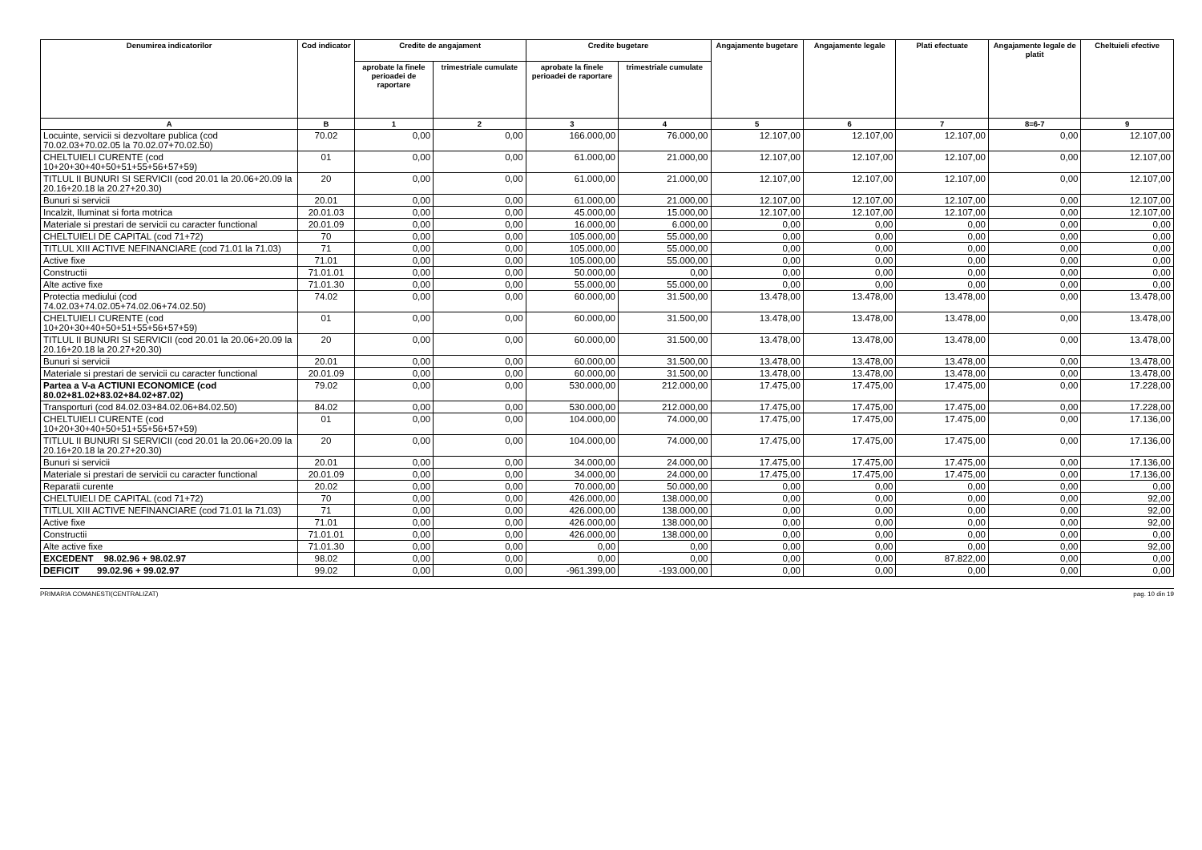| Denumirea indicatorilor | Cod indicator | Credite de angajament | | Credite bugetare | | Angajamente bugetare | Angajamente legale | Plati efectuate | Angajamente legale de platit | Cheltuieli efective |
| --- | --- | --- | --- | --- | --- | --- | --- | --- | --- | --- |
| | | aprobate la finele perioadei de raportare | trimestriale cumulate | aprobate la finele perioadei de raportare | trimestriale cumulate | | | | | |
| A | B | 1 | 2 | 3 | 4 | 5 | 6 | 7 | 8=6-7 | 9 |
| Locuinte, servicii si dezvoltare publica (cod 70.02.03+70.02.05 la 70.02.07+70.02.50) | 70.02 | 0,00 | 0,00 | 166.000,00 | 76.000,00 | 12.107,00 | 12.107,00 | 12.107,00 | 0,00 | 12.107,00 |
| CHELTUIELI CURENTE (cod 10+20+30+40+50+51+55+56+57+59) | 01 | 0,00 | 0,00 | 61.000,00 | 21.000,00 | 12.107,00 | 12.107,00 | 12.107,00 | 0,00 | 12.107,00 |
| TITLUL II BUNURI SI SERVICII (cod 20.01 la 20.06+20.09 la 20.16+20.18 la 20.27+20.30) | 20 | 0,00 | 0,00 | 61.000,00 | 21.000,00 | 12.107,00 | 12.107,00 | 12.107,00 | 0,00 | 12.107,00 |
| Bunuri si servicii | 20.01 | 0,00 | 0,00 | 61.000,00 | 21.000,00 | 12.107,00 | 12.107,00 | 12.107,00 | 0,00 | 12.107,00 |
| Incalzit, Iluminat si forta motrica | 20.01.03 | 0,00 | 0,00 | 45.000,00 | 15.000,00 | 12.107,00 | 12.107,00 | 12.107,00 | 0,00 | 12.107,00 |
| Materiale si prestari de servicii cu caracter functional | 20.01.09 | 0,00 | 0,00 | 16.000,00 | 6.000,00 | 0,00 | 0,00 | 0,00 | 0,00 | 0,00 |
| CHELTUIELI DE CAPITAL (cod 71+72) | 70 | 0,00 | 0,00 | 105.000,00 | 55.000,00 | 0,00 | 0,00 | 0,00 | 0,00 | 0,00 |
| TITLUL XIII ACTIVE NEFINANCIARE (cod 71.01 la 71.03) | 71 | 0,00 | 0,00 | 105.000,00 | 55.000,00 | 0,00 | 0,00 | 0,00 | 0,00 | 0,00 |
| Active fixe | 71.01 | 0,00 | 0,00 | 105.000,00 | 55.000,00 | 0,00 | 0,00 | 0,00 | 0,00 | 0,00 |
| Constructii | 71.01.01 | 0,00 | 0,00 | 50.000,00 | 0,00 | 0,00 | 0,00 | 0,00 | 0,00 | 0,00 |
| Alte active fixe | 71.01.30 | 0,00 | 0,00 | 55.000,00 | 55.000,00 | 0,00 | 0,00 | 0,00 | 0,00 | 0,00 |
| Protectia mediului (cod 74.02.03+74.02.05+74.02.06+74.02.50) | 74.02 | 0,00 | 0,00 | 60.000,00 | 31.500,00 | 13.478,00 | 13.478,00 | 13.478,00 | 0,00 | 13.478,00 |
| CHELTUIELI CURENTE (cod 10+20+30+40+50+51+55+56+57+59) | 01 | 0,00 | 0,00 | 60.000,00 | 31.500,00 | 13.478,00 | 13.478,00 | 13.478,00 | 0,00 | 13.478,00 |
| TITLUL II BUNURI SI SERVICII (cod 20.01 la 20.06+20.09 la 20.16+20.18 la 20.27+20.30) | 20 | 0,00 | 0,00 | 60.000,00 | 31.500,00 | 13.478,00 | 13.478,00 | 13.478,00 | 0,00 | 13.478,00 |
| Bunuri si servicii | 20.01 | 0,00 | 0,00 | 60.000,00 | 31.500,00 | 13.478,00 | 13.478,00 | 13.478,00 | 0,00 | 13.478,00 |
| Materiale si prestari de servicii cu caracter functional | 20.01.09 | 0,00 | 0,00 | 60.000,00 | 31.500,00 | 13.478,00 | 13.478,00 | 13.478,00 | 0,00 | 13.478,00 |
| Partea a V-a ACTIUNI ECONOMICE (cod 80.02+81.02+83.02+84.02+87.02) | 79.02 | 0,00 | 0,00 | 530.000,00 | 212.000,00 | 17.475,00 | 17.475,00 | 17.475,00 | 0,00 | 17.228,00 |
| Transporturi (cod 84.02.03+84.02.06+84.02.50) | 84.02 | 0,00 | 0,00 | 530.000,00 | 212.000,00 | 17.475,00 | 17.475,00 | 17.475,00 | 0,00 | 17.228,00 |
| CHELTUIELI CURENTE (cod 10+20+30+40+50+51+55+56+57+59) | 01 | 0,00 | 0,00 | 104.000,00 | 74.000,00 | 17.475,00 | 17.475,00 | 17.475,00 | 0,00 | 17.136,00 |
| TITLUL II BUNURI SI SERVICII (cod 20.01 la 20.06+20.09 la 20.16+20.18 la 20.27+20.30) | 20 | 0,00 | 0,00 | 104.000,00 | 74.000,00 | 17.475,00 | 17.475,00 | 17.475,00 | 0,00 | 17.136,00 |
| Bunuri si servicii | 20.01 | 0,00 | 0,00 | 34.000,00 | 24.000,00 | 17.475,00 | 17.475,00 | 17.475,00 | 0,00 | 17.136,00 |
| Materiale si prestari de servicii cu caracter functional | 20.01.09 | 0,00 | 0,00 | 34.000,00 | 24.000,00 | 17.475,00 | 17.475,00 | 17.475,00 | 0,00 | 17.136,00 |
| Reparatii curente | 20.02 | 0,00 | 0,00 | 70.000,00 | 50.000,00 | 0,00 | 0,00 | 0,00 | 0,00 | 0,00 |
| CHELTUIELI DE CAPITAL (cod 71+72) | 70 | 0,00 | 0,00 | 426.000,00 | 138.000,00 | 0,00 | 0,00 | 0,00 | 0,00 | 92,00 |
| TITLUL XIII ACTIVE NEFINANCIARE (cod 71.01 la 71.03) | 71 | 0,00 | 0,00 | 426.000,00 | 138.000,00 | 0,00 | 0,00 | 0,00 | 0,00 | 92,00 |
| Active fixe | 71.01 | 0,00 | 0,00 | 426.000,00 | 138.000,00 | 0,00 | 0,00 | 0,00 | 0,00 | 92,00 |
| Constructii | 71.01.01 | 0,00 | 0,00 | 426.000,00 | 138.000,00 | 0,00 | 0,00 | 0,00 | 0,00 | 0,00 |
| Alte active fixe | 71.01.30 | 0,00 | 0,00 | 0,00 | 0,00 | 0,00 | 0,00 | 0,00 | 0,00 | 92,00 |
| EXCEDENT 98.02.96 + 98.02.97 | 98.02 | 0,00 | 0,00 | 0,00 | 0,00 | 0,00 | 0,00 | 87.822,00 | 0,00 | 0,00 |
| DEFICIT 99.02.96 + 99.02.97 | 99.02 | 0,00 | 0,00 | -961.399,00 | -193.000,00 | 0,00 | 0,00 | 0,00 | 0,00 | 0,00 |
PRIMARIA COMANESTI(CENTRALIZAT) pag. 10 din 19